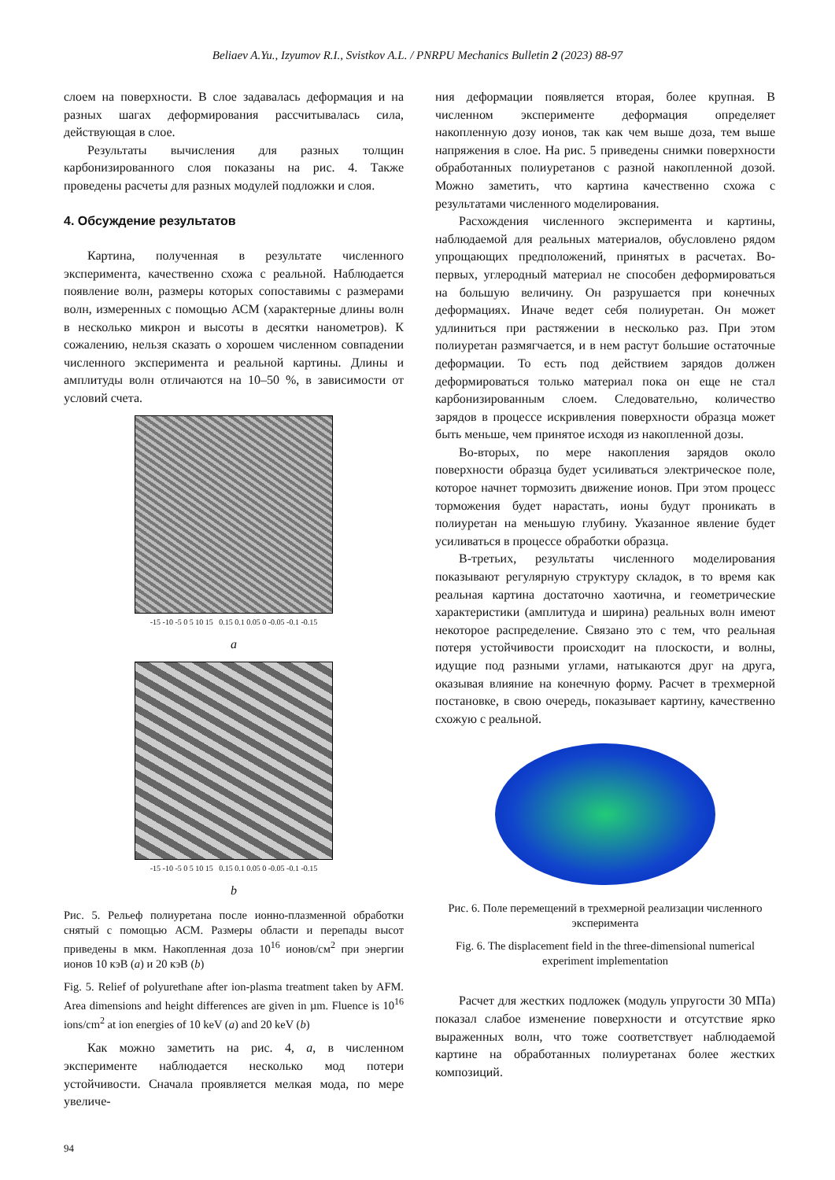Beliaev A.Yu., Izyumov R.I., Svistkov A.L. / PNRPU Mechanics Bulletin 2 (2023) 88-97
слоем на поверхности. В слое задавалась деформация и на разных шагах деформирования рассчитывалась сила, действующая в слое.
Результаты вычисления для разных толщин карбонизированного слоя показаны на рис. 4. Также проведены расчеты для разных модулей подложки и слоя.
4. Обсуждение результатов
Картина, полученная в результате численного эксперимента, качественно схожа с реальной. Наблюдается появление волн, размеры которых сопоставимы с размерами волн, измеренных с помощью АСМ (характерные длины волн в несколько микрон и высоты в десятки нанометров). К сожалению, нельзя сказать о хорошем численном совпадении численного эксперимента и реальной картины. Длины и амплитуды волн отличаются на 10–50 %, в зависимости от условий счета.
-15 -10 -5 0 5 10 15 0.15 0.1 0.05 0 -0.05 -0.1 -0.15
a
-15 -10 -5 0 5 10 15 0.15 0.1 0.05 0 -0.05 -0.1 -0.15
b
Рис. 5. Рельеф полиуретана после ионно-плазменной обработки снятый с помощью АСМ. Размеры области и перепады высот приведены в мкм. Накопленная доза 10<sup>16</sup> ионов/см<sup>2</sup> при энергии ионов 10 кэВ (a) и 20 кэВ (b)
Fig. 5. Relief of polyurethane after ion-plasma treatment taken by AFM. Area dimensions and height differences are given in µm. Fluence is 10<sup>16</sup> ions/cm<sup>2</sup> at ion energies of 10 keV (a) and 20 keV (b)
Как можно заметить на рис. 4, a, в численном эксперименте наблюдается несколько мод потери устойчивости. Сначала проявляется мелкая мода, по мере увеличе-
ния деформации появляется вторая, более крупная. В численном эксперименте деформация определяет накопленную дозу ионов, так как чем выше доза, тем выше напряжения в слое. На рис. 5 приведены снимки поверхности обработанных полиуретанов с разной накопленной дозой. Можно заметить, что картина качественно схожа с результатами численного моделирования.
Расхождения численного эксперимента и картины, наблюдаемой для реальных материалов, обусловлено рядом упрощающих предположений, принятых в расчетах. Во-первых, углеродный материал не способен деформироваться на большую величину. Он разрушается при конечных деформациях. Иначе ведет себя полиуретан. Он может удлиниться при растяжении в несколько раз. При этом полиуретан размягчается, и в нем растут большие остаточные деформации. То есть под действием зарядов должен деформироваться только материал пока он еще не стал карбонизированным слоем. Следовательно, количество зарядов в процессе искривления поверхности образца может быть меньше, чем принятое исходя из накопленной дозы.
Во-вторых, по мере накопления зарядов около поверхности образца будет усиливаться электрическое поле, которое начнет тормозить движение ионов. При этом процесс торможения будет нарастать, ионы будут проникать в полиуретан на меньшую глубину. Указанное явление будет усиливаться в процессе обработки образца.
В-третьих, результаты численного моделирования показывают регулярную структуру складок, в то время как реальная картина достаточно хаотична, и геометрические характеристики (амплитуда и ширина) реальных волн имеют некоторое распределение. Связано это с тем, что реальная потеря устойчивости происходит на плоскости, и волны, идущие под разными углами, натыкаются друг на друга, оказывая влияние на конечную форму. Расчет в трехмерной постановке, в свою очередь, показывает картину, качественно схожую с реальной.
Рис. 6. Поле перемещений в трехмерной реализации численного эксперимента
Fig. 6. The displacement field in the three-dimensional numerical experiment implementation
Расчет для жестких подложек (модуль упругости 30 МПа) показал слабое изменение поверхности и отсутствие ярко выраженных волн, что тоже соответствует наблюдаемой картине на обработанных полиуретанах более жестких композиций.
94